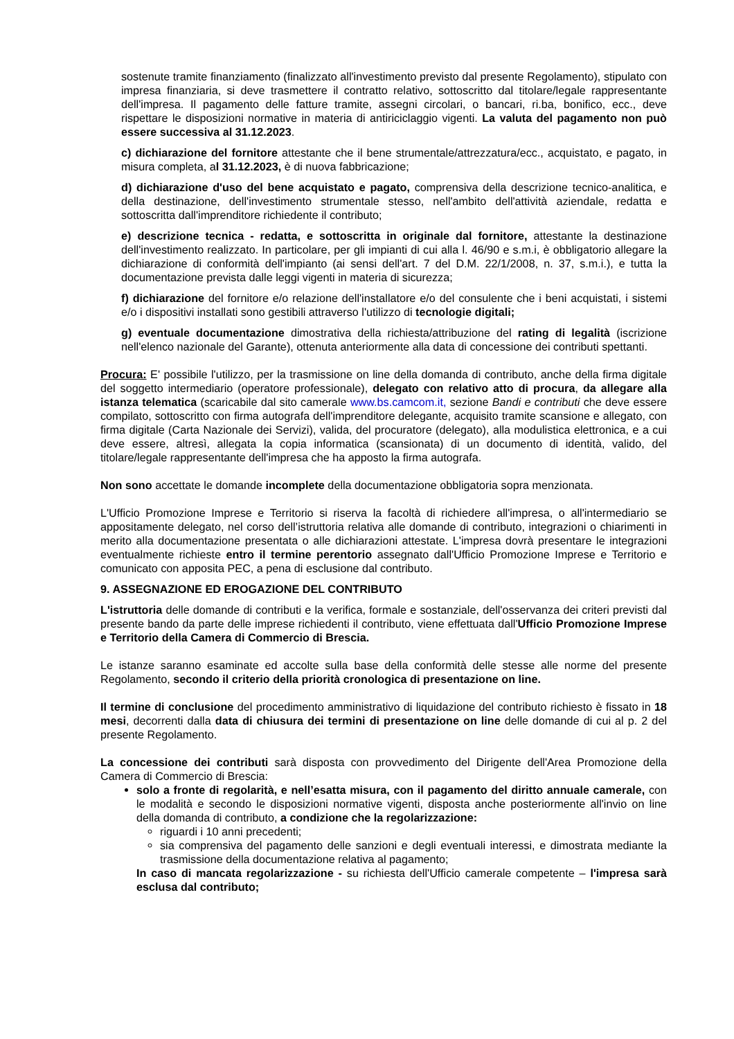sostenute tramite finanziamento (finalizzato all'investimento previsto dal presente Regolamento), stipulato con impresa finanziaria, si deve trasmettere il contratto relativo, sottoscritto dal titolare/legale rappresentante dell'impresa. Il pagamento delle fatture tramite, assegni circolari, o bancari, ri.ba, bonifico, ecc., deve rispettare le disposizioni normative in materia di antiriciclaggio vigenti. La valuta del pagamento non può essere successiva al 31.12.2023.
c) dichiarazione del fornitore attestante che il bene strumentale/attrezzatura/ecc., acquistato, e pagato, in misura completa, al 31.12.2023, è di nuova fabbricazione;
d) dichiarazione d'uso del bene acquistato e pagato, comprensiva della descrizione tecnico-analitica, e della destinazione, dell'investimento strumentale stesso, nell'ambito dell'attività aziendale, redatta e sottoscritta dall'imprenditore richiedente il contributo;
e) descrizione tecnica - redatta, e sottoscritta in originale dal fornitore, attestante la destinazione dell'investimento realizzato. In particolare, per gli impianti di cui alla l. 46/90 e s.m.i, è obbligatorio allegare la dichiarazione di conformità dell'impianto (ai sensi dell'art. 7 del D.M. 22/1/2008, n. 37, s.m.i.), e tutta la documentazione prevista dalle leggi vigenti in materia di sicurezza;
f) dichiarazione del fornitore e/o relazione dell'installatore e/o del consulente che i beni acquistati, i sistemi e/o i dispositivi installati sono gestibili attraverso l'utilizzo di tecnologie digitali;
g) eventuale documentazione dimostrativa della richiesta/attribuzione del rating di legalità (iscrizione nell'elenco nazionale del Garante), ottenuta anteriormente alla data di concessione dei contributi spettanti.
Procura: E' possibile l'utilizzo, per la trasmissione on line della domanda di contributo, anche della firma digitale del soggetto intermediario (operatore professionale), delegato con relativo atto di procura, da allegare alla istanza telematica (scaricabile dal sito camerale www.bs.camcom.it, sezione Bandi e contributi che deve essere compilato, sottoscritto con firma autografa dell'imprenditore delegante, acquisito tramite scansione e allegato, con firma digitale (Carta Nazionale dei Servizi), valida, del procuratore (delegato), alla modulistica elettronica, e a cui deve essere, altresì, allegata la copia informatica (scansionata) di un documento di identità, valido, del titolare/legale rappresentante dell'impresa che ha apposto la firma autografa.
Non sono accettate le domande incomplete della documentazione obbligatoria sopra menzionata.
L'Ufficio Promozione Imprese e Territorio si riserva la facoltà di richiedere all'impresa, o all'intermediario se appositamente delegato, nel corso dell’istruttoria relativa alle domande di contributo, integrazioni o chiarimenti in merito alla documentazione presentata o alle dichiarazioni attestate. L'impresa dovrà presentare le integrazioni eventualmente richieste entro il termine perentorio assegnato dall'Ufficio Promozione Imprese e Territorio e comunicato con apposita PEC, a pena di esclusione dal contributo.
9. ASSEGNAZIONE ED EROGAZIONE DEL CONTRIBUTO
L'istruttoria delle domande di contributi e la verifica, formale e sostanziale, dell'osservanza dei criteri previsti dal presente bando da parte delle imprese richiedenti il contributo, viene effettuata dall'Ufficio Promozione Imprese e Territorio della Camera di Commercio di Brescia.
Le istanze saranno esaminate ed accolte sulla base della conformità delle stesse alle norme del presente Regolamento, secondo il criterio della priorità cronologica di presentazione on line.
Il termine di conclusione del procedimento amministrativo di liquidazione del contributo richiesto è fissato in 18 mesi, decorrenti dalla data di chiusura dei termini di presentazione on line delle domande di cui al p. 2 del presente Regolamento.
La concessione dei contributi sarà disposta con provvedimento del Dirigente dell'Area Promozione della Camera di Commercio di Brescia:
solo a fronte di regolarità, e nell’esatta misura, con il pagamento del diritto annuale camerale, con le modalità e secondo le disposizioni normative vigenti, disposta anche posteriormente all'invio on line della domanda di contributo, a condizione che la regolarizzazione:
riguardi i 10 anni precedenti;
sia comprensiva del pagamento delle sanzioni e degli eventuali interessi, e dimostrata mediante la trasmissione della documentazione relativa al pagamento;
In caso di mancata regolarizzazione - su richiesta dell'Ufficio camerale competente – l'impresa sarà esclusa dal contributo;